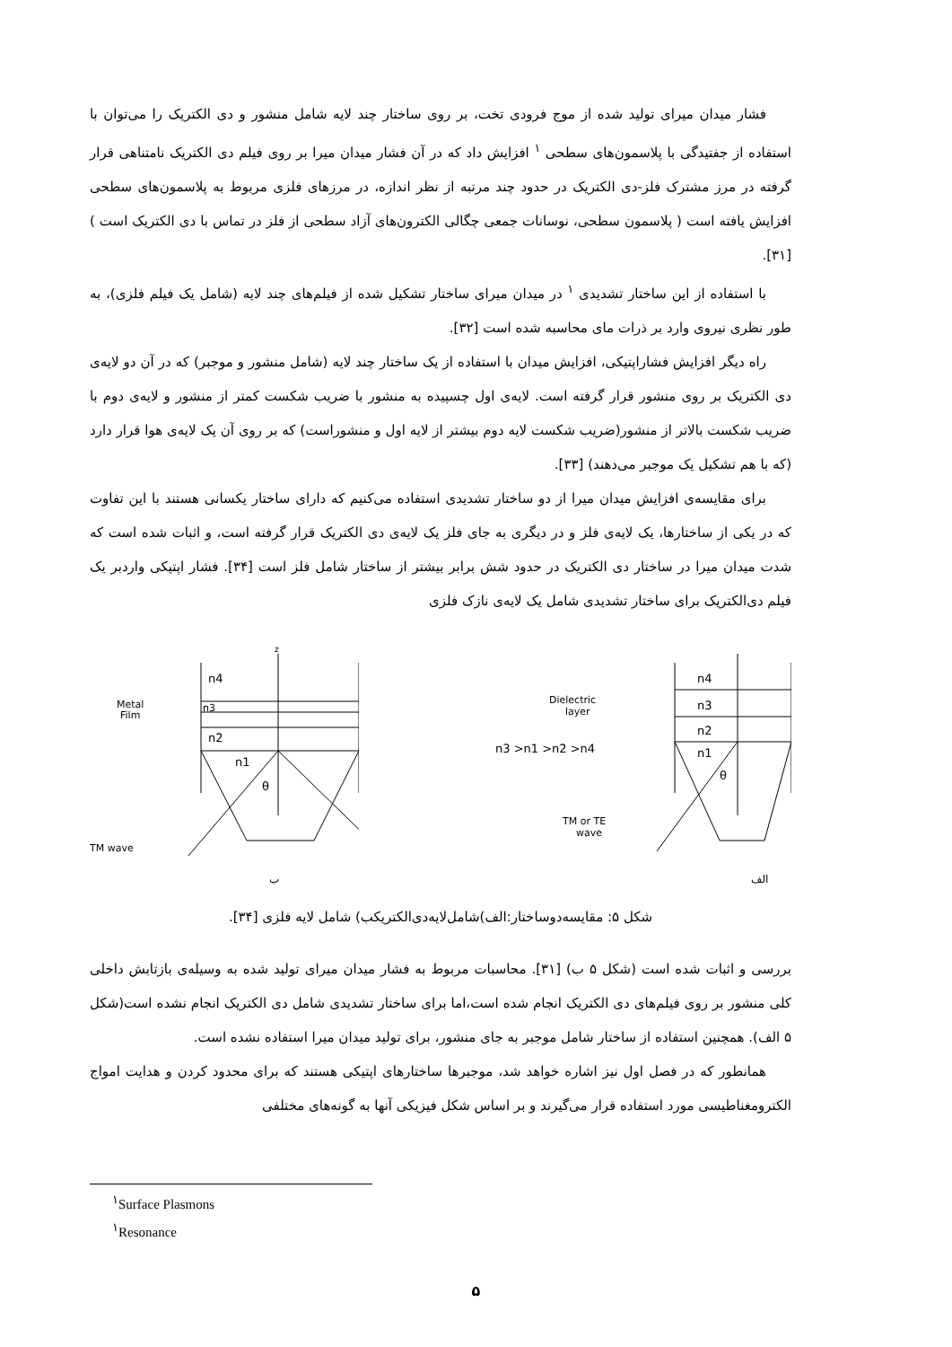فشار میدان میرای تولید شده از موج فرودی تخت، بر روی ساختار چند لایه شامل منشور و دی الکتریک را می‌توان با استفاده از جفتیدگی با پلاسمون‌های سطحی <sup>۱</sup> افزایش داد که در آن فشار میدان میرا بر روی فیلم دی الکتریک نامتناهی قرار گرفته در مرز مشترک فلز-دی الکتریک در حدود چند مرتبه از نظر اندازه، در مرزهای فلزی مربوط به پلاسمون‌های سطحی افزایش یافته است ( پلاسمون سطحی، نوسانات جمعی چگالی الکترون‌های آزاد سطحی از فلز در تماس با دی الکتریک است ) [۳۱].
با استفاده از این ساختار تشدیدی <sup>۱</sup> در میدان میرای ساختار تشکیل شده از فیلم‌های چند لایه (شامل یک فیلم فلزی)، به طور نظری نیروی وارد بر ذرات مای محاسبه شده است [۳۲].
راه دیگر افزایش فشاراپتیکی، افزایش میدان با استفاده از یک ساختار چند لایه (شامل منشور و موجبر) که در آن دو لایه‌ی دی الکتریک بر روی منشور قرار گرفته است. لایه‌ی اول چسپیده به منشور با ضریب شکست کمتر از منشور و لایه‌ی دوم با ضریب شکست بالاتر از منشور(ضریب شکست لایه دوم بیشتر از لایه اول و منشوراست) که بر روی آن یک لایه‌ی هوا قرار دارد (که با هم تشکیل یک موجبر می‌دهند) [۳۳].
برای مقایسه‌ی افزایش میدان میرا از دو ساختار تشدیدی استفاده می‌کنیم که دارای ساختار یکسانی هستند با این تفاوت که در یکی از ساختارها، یک لایه‌ی فلز و در دیگری به جای فلز یک لایه‌ی دی الکتریک قرار گرفته است، و اثبات شده است که شدت میدان میرا در ساختار دی الکتریک در حدود شش برابر بیشتر از ساختار شامل فلز است [۳۴]. فشار اپتیکی واردبر یک فیلم دی‌الکتریک برای ساختار تشدیدی شامل یک لایه‌ی نازک فلزی
Metal
Film
n4
n3
n2
n1
z
θ
TM wave
ب
Dielectric
layer
n3 >n1 >n2 >n4
n4
n3
n2
n1
θ
TM or TE
wave
الف
شکل ۵: مقایسه‌دوساختار:الف)شامل‌لایه‌دی‌الکتریکب) شامل لایه فلزی [۳۴].
بررسی و اثبات شده است (شکل ۵ ب) [۳۱]. محاسبات مربوط به فشار میدان میرای تولید شده به وسیله‌ی بازتابش داخلی کلی منشور بر روی فیلم‌های دی الکتریک انجام شده است،اما برای ساختار تشدیدی شامل دی الکتریک انجام نشده است(شکل ۵ الف). همچنین استفاده از ساختار شامل موجبر به جای منشور، برای تولید میدان میرا استفاده نشده است.
همانطور که در فصل اول نیز اشاره خواهد شد، موجبرها ساختارهای اپتیکی هستند که برای محدود کردن و هدایت امواج الکترومغناطیسی مورد استفاده قرار می‌گیرند و بر اساس شکل فیزیکی آنها به گونه‌های مختلفی
<sup>۱</sup> Surface Plasmons
<sup>۱</sup> Resonance
۵